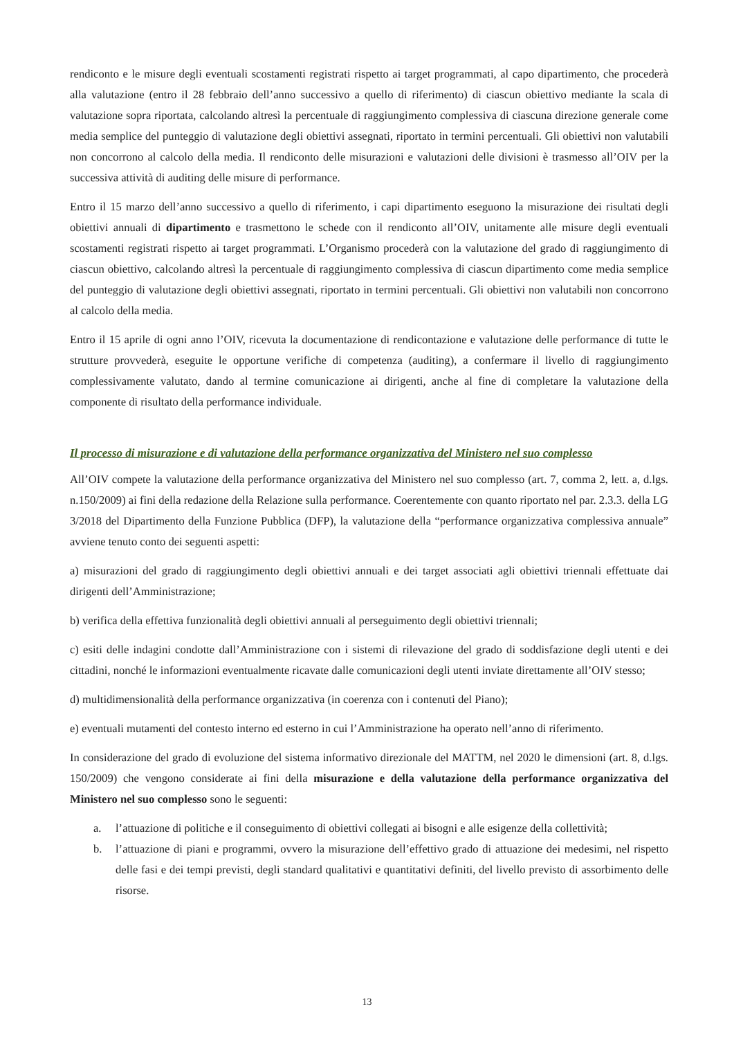rendiconto e le misure degli eventuali scostamenti registrati rispetto ai target programmati, al capo dipartimento, che procederà alla valutazione (entro il 28 febbraio dell’anno successivo a quello di riferimento) di ciascun obiettivo mediante la scala di valutazione sopra riportata, calcolando altresì la percentuale di raggiungimento complessiva di ciascuna direzione generale come media semplice del punteggio di valutazione degli obiettivi assegnati, riportato in termini percentuali. Gli obiettivi non valutabili non concorrono al calcolo della media. Il rendiconto delle misurazioni e valutazioni delle divisioni è trasmesso all’OIV per la successiva attività di auditing delle misure di performance.
Entro il 15 marzo dell’anno successivo a quello di riferimento, i capi dipartimento eseguono la misurazione dei risultati degli obiettivi annuali di dipartimento e trasmettono le schede con il rendiconto all’OIV, unitamente alle misure degli eventuali scostamenti registrati rispetto ai target programmati. L’Organismo procederà con la valutazione del grado di raggiungimento di ciascun obiettivo, calcolando altresì la percentuale di raggiungimento complessiva di ciascun dipartimento come media semplice del punteggio di valutazione degli obiettivi assegnati, riportato in termini percentuali. Gli obiettivi non valutabili non concorrono al calcolo della media.
Entro il 15 aprile di ogni anno l’OIV, ricevuta la documentazione di rendicontazione e valutazione delle performance di tutte le strutture provvederà, eseguite le opportune verifiche di competenza (auditing), a confermare il livello di raggiungimento complessivamente valutato, dando al termine comunicazione ai dirigenti, anche al fine di completare la valutazione della componente di risultato della performance individuale.
Il processo di misurazione e di valutazione della performance organizzativa del Ministero nel suo complesso
All’OIV compete la valutazione della performance organizzativa del Ministero nel suo complesso (art. 7, comma 2, lett. a, d.lgs. n.150/2009) ai fini della redazione della Relazione sulla performance. Coerentemente con quanto riportato nel par. 2.3.3. della LG 3/2018 del Dipartimento della Funzione Pubblica (DFP), la valutazione della “performance organizzativa complessiva annuale” avviene tenuto conto dei seguenti aspetti:
a) misurazioni del grado di raggiungimento degli obiettivi annuali e dei target associati agli obiettivi triennali effettuate dai dirigenti dell’Amministrazione;
b) verifica della effettiva funzionalità degli obiettivi annuali al perseguimento degli obiettivi triennali;
c) esiti delle indagini condotte dall’Amministrazione con i sistemi di rilevazione del grado di soddisfazione degli utenti e dei cittadini, nonché le informazioni eventualmente ricavate dalle comunicazioni degli utenti inviate direttamente all’OIV stesso;
d) multidimensionalità della performance organizzativa (in coerenza con i contenuti del Piano);
e) eventuali mutamenti del contesto interno ed esterno in cui l’Amministrazione ha operato nell’anno di riferimento.
In considerazione del grado di evoluzione del sistema informativo direzionale del MATTM, nel 2020 le dimensioni (art. 8, d.lgs. 150/2009) che vengono considerate ai fini della misurazione e della valutazione della performance organizzativa del Ministero nel suo complesso sono le seguenti:
a. l’attuazione di politiche e il conseguimento di obiettivi collegati ai bisogni e alle esigenze della collettività;
b. l’attuazione di piani e programmi, ovvero la misurazione dell’effettivo grado di attuazione dei medesimi, nel rispetto delle fasi e dei tempi previsti, degli standard qualitativi e quantitativi definiti, del livello previsto di assorbimento delle risorse.
13